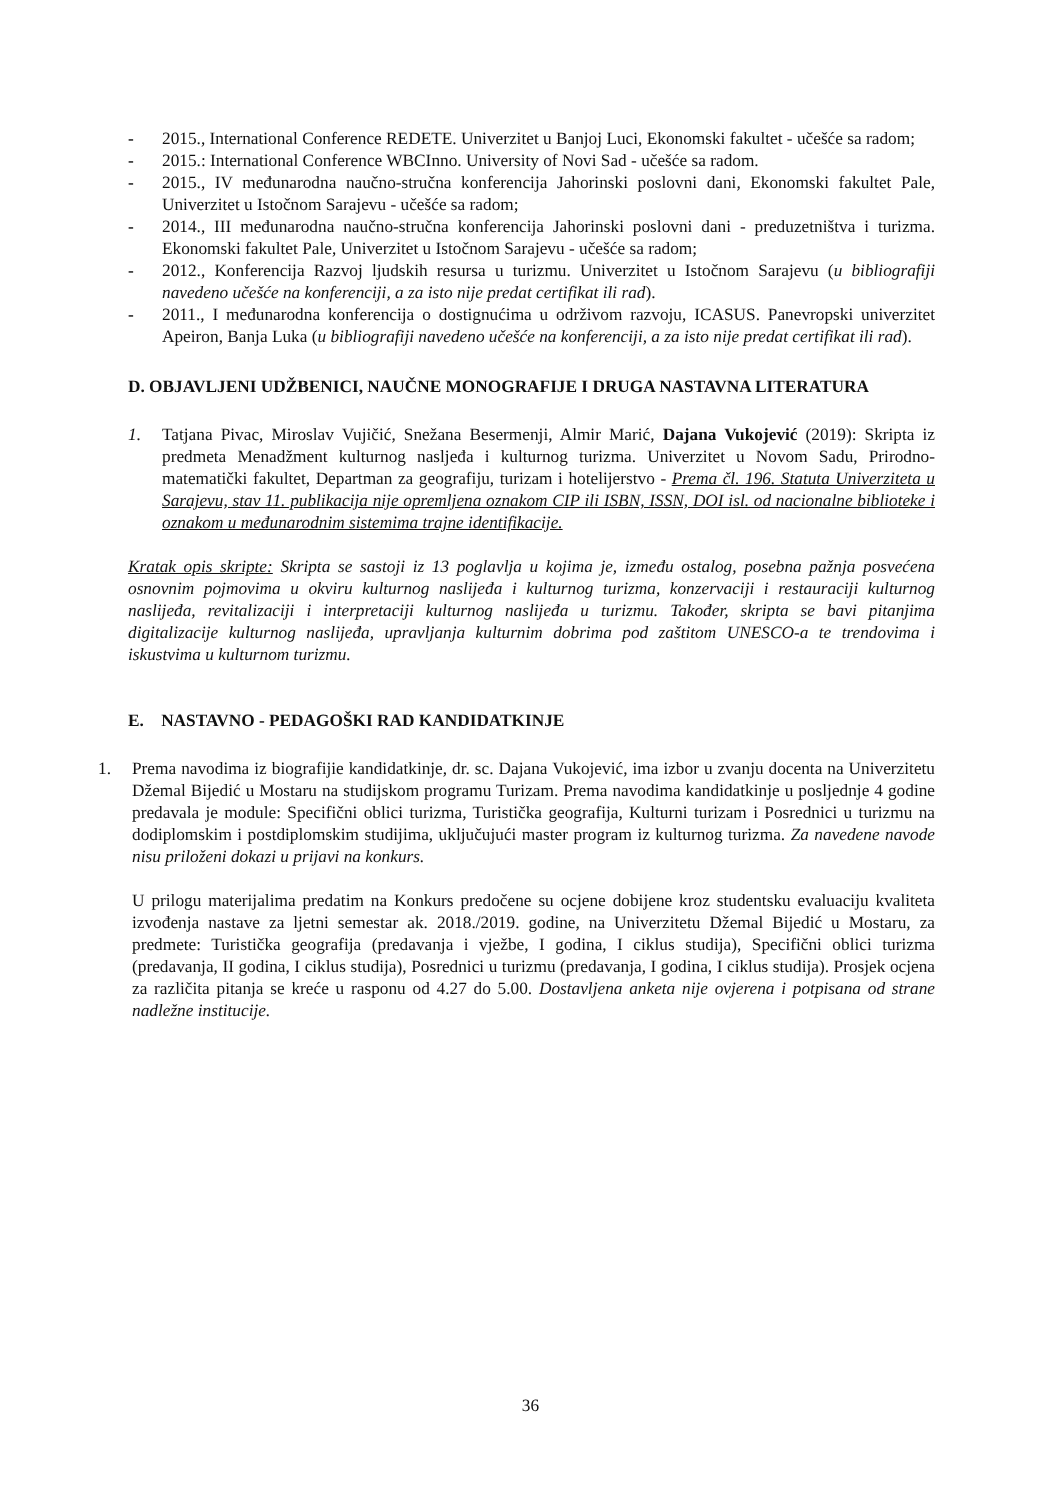- 2015., International Conference REDETE. Univerzitet u Banjoj Luci, Ekonomski fakultet - učešće sa radom;
- 2015.: International Conference WBCInno. University of Novi Sad - učešće sa radom.
- 2015., IV međunarodna naučno-stručna konferencija Jahorinski poslovni dani, Ekonomski fakultet Pale, Univerzitet u Istočnom Sarajevu - učešće sa radom;
- 2014., III međunarodna naučno-stručna konferencija Jahorinski poslovni dani - preduzetništva i turizma. Ekonomski fakultet Pale, Univerzitet u Istočnom Sarajevu - učešće sa radom;
- 2012., Konferencija Razvoj ljudskih resursa u turizmu. Univerzitet u Istočnom Sarajevu (u bibliografiji navedeno učešće na konferenciji, a za isto nije predat certifikat ili rad).
- 2011., I međunarodna konferencija o dostignućima u održivom razvoju, ICASUS. Panevropski univerzitet Apeiron, Banja Luka (u bibliografiji navedeno učešće na konferenciji, a za isto nije predat certifikat ili rad).
D. OBJAVLJENI UDŽBENICI, NAUČNE MONOGRAFIJE I DRUGA NASTAVNA LITERATURA
1. Tatjana Pivac, Miroslav Vujičić, Snežana Besermenji, Almir Marić, Dajana Vukojević (2019): Skripta iz predmeta Menadžment kulturnog naslјeđa i kulturnog turizma. Univerzitet u Novom Sadu, Prirodno-matematički fakultet, Departman za geografiju, turizam i hotelijerstvo - Prema čl. 196. Statuta Univerziteta u Sarajevu, stav 11. publikacija nije opremljena oznakom CIP ili ISBN, ISSN, DOI isl. od nacionalne biblioteke i oznakom u međunarodnim sistemima trajne identifikacije.
Kratak opis skripte: Skripta se sastoji iz 13 poglavlja u kojima je, između ostalog, posebna pažnja posvećena osnovnim pojmovima u okviru kulturnog naslijeđa i kulturnog turizma, konzervaciji i restauraciji kulturnog naslijeđa, revitalizaciji i interpretaciji kulturnog naslijeđa u turizmu. Također, skripta se bavi pitanjima digitalizacije kulturnog naslijeđa, upravljanja kulturnim dobrima pod zaštitom UNESCO-a te trendovima i iskustvima u kulturnom turizmu.
E. NASTAVNO - PEDAGOŠKI RAD KANDIDATKINJE
1. Prema navodima iz biografijie kandidatkinje, dr. sc. Dajana Vukojević, ima izbor u zvanju docenta na Univerzitetu Džemal Bijedić u Mostaru na studijskom programu Turizam. Prema navodima kandidatkinje u posljednje 4 godine predavala je module: Specifični oblici turizma, Turistička geografija, Kulturni turizam i Posrednici u turizmu na dodiplomskim i postdiplomskim studijima, uključujući master program iz kulturnog turizma. Za navedene navode nisu priloženi dokazi u prijavi na konkurs.
U prilogu materijalima predatim na Konkurs predočene su ocjene dobijene kroz studentsku evaluaciju kvaliteta izvođenja nastave za ljetni semestar ak. 2018./2019. godine, na Univerzitetu Džemal Bijedić u Mostaru, za predmete: Turistička geografija (predavanja i vježbe, I godina, I ciklus studija), Specifični oblici turizma (predavanja, II godina, I ciklus studija), Posrednici u turizmu (predavanja, I godina, I ciklus studija). Prosjek ocjena za različita pitanja se kreće u rasponu od 4.27 do 5.00. Dostavljena anketa nije ovjerena i potpisana od strane nadležne institucije.
36